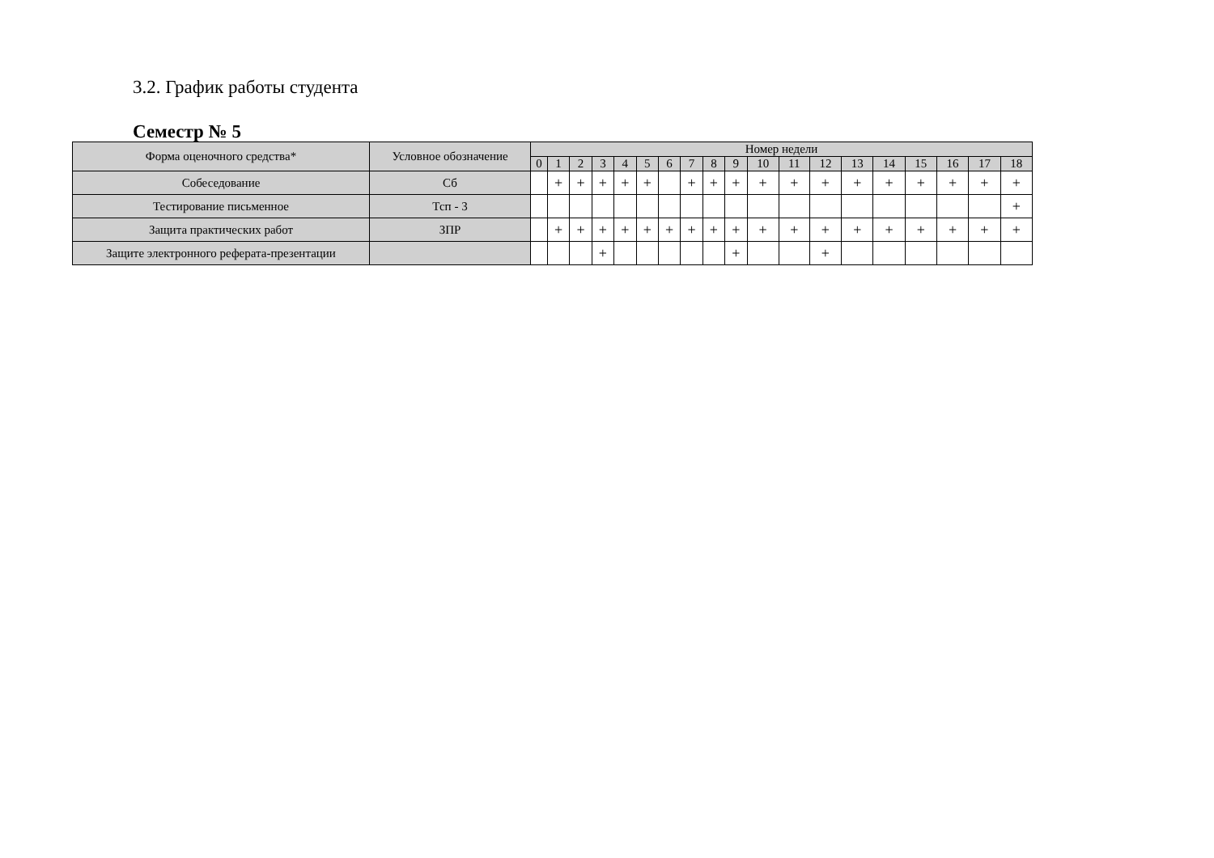3.2. График работы студента
Семестр № 5
| Форма оценочного средства* | Условное обозначение | Номер недели | | | | | | | | | | | | | | | | | | |
| --- | --- | --- | --- | --- | --- | --- | --- | --- | --- | --- | --- | --- | --- | --- | --- | --- | --- | --- | --- | --- |
| | | 0 | 1 | 2 | 3 | 4 | 5 | 6 | 7 | 8 | 9 | 10 | 11 | 12 | 13 | 14 | 15 | 16 | 17 | 18 |
| Собеседование | Сб | | + | + | + | + | + | | + | + | + | + | + | + | + | + | + | + | + | + |
| Тестирование письменное | Тсп - 3 | | | | | | | | | | | | | | | | | | | + |
| Защита практических работ | ЗПР | | + | + | + | + | + | + | + | + | + | + | + | + | + | + | + | + | + | + |
| Защите электронного реферата-презентации | | | | | + | | | | | | + | | | + | | | | | | |